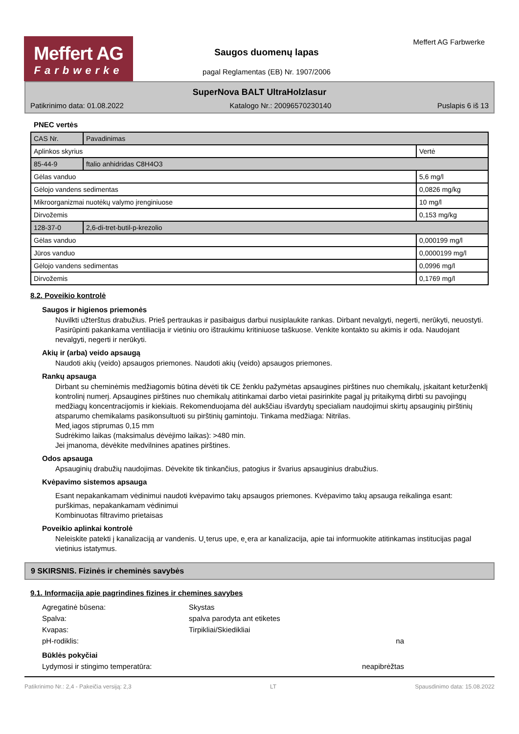Meffert AG
Farbwerke
Saugos duomenų lapas
pagal Reglamentas (EB) Nr. 1907/2006
Meffert AG Farbwerke
SuperNova BALT UltraHolzlasur
Patikrinimo data: 01.08.2022 Katalogo Nr.: 20096570230140 Puslapis 6 iš 13
PNEC vertės
| CAS Nr. | Pavadinimas | |
| Aplinkos skyrius | | Vertė |
| 85-44-9 | ftalio anhidridas C8H4O3 | |
| Gėlas vanduo | | 5,6 mg/l |
| Gėlojo vandens sedimentas | | 0,0826 mg/kg |
| Mikroorganizmai nuotėkų valymo įrenginiuose | | 10 mg/l |
| Dirvožemis | | 0,153 mg/kg |
| 128-37-0 | 2,6-di-tret-butil-p-krezolio | |
| Gėlas vanduo | | 0,000199 mg/l |
| Jūros vanduo | | 0,0000199 mg/l |
| Gėlojo vandens sedimentas | | 0,0996 mg/l |
| Dirvožemis | | 0,1769 mg/l |
8.2. Poveikio kontrolė
Saugos ir higienos priemonės
Nuvilkti užterštus drabužius. Prieš pertraukas ir pasibaigus darbui nusiplaukite rankas. Dirbant nevalgyti, negerti, nerūkyti, neuostyti. Pasirūpinti pakankama ventiliacija ir vietiniu oro ištraukimu kritiniuose taškuose. Venkite kontakto su akimis ir oda. Naudojant nevalgyti, negerti ir nerūkyti.
Akių ir (arba) veido apsaugą
Naudoti akių (veido) apsaugos priemones. Naudoti akių (veido) apsaugos priemones.
Rankų apsauga
Dirbant su cheminėmis medžiagomis būtina dėvėti tik CE ženklu pažymėtas apsaugines pirštines nuo chemikalų, įskaitant keturženklį kontrolinį numerį. Apsaugines pirštines nuo chemikalų atitinkamai darbo vietai pasirinkite pagal jų pritaikymą dirbti su pavojingų medžiagų koncentracijomis ir kiekiais. Rekomenduojama dėl aukščiau išvardytų specialiam naudojimui skirtų apsauginių pirštinių atsparumo chemikalams pasikonsultuoti su pirštinių gamintoju. Tinkama medžiaga: Nitrilas.
Med˛iagos stiprumas 0,15 mm
Sudrėkimo laikas (maksimalus dėvėjimo laikas): >480 min.
Jei įmanoma, dėvėkite medvilnines apatines pirštines.
Odos apsauga
Apsauginių drabužių naudojimas. Dėvekite tik tinkančius, patogius ir švarius apsauginius drabužius.
Kvėpavimo sistemos apsauga
Esant nepakankamam vėdinimui naudoti kvėpavimo takų apsaugos priemones. Kvėpavimo takų apsauga reikalinga esant: purškimas, nepakankamam vėdinimui
Kombinuotas filtravimo prietaisas
Poveikio aplinkai kontrolė
Neleiskite patekti į kanalizaciją ar vandenis. U˛terus upe, e˛era ar kanalizacija, apie tai informuokite atitinkamas institucijas pagal vietinius istatymus.
9 SKIRSNIS. Fizinės ir cheminės savybės
9.1. Informacija apie pagrindines fizines ir chemines savybes
Agregatinė būsena: Skystas Spalva: spalva parodyta ant etiketes Kvapas: Tirpikliai/Skiedikliai pH-rodiklis: na Būklės pokyčiai Lydymosi ir stingimo temperatūra: neapibrėžtas
Patikrinimo Nr.: 2,4 - Pakeičia versiją: 2,3 LT Spausdinimo data: 15.08.2022